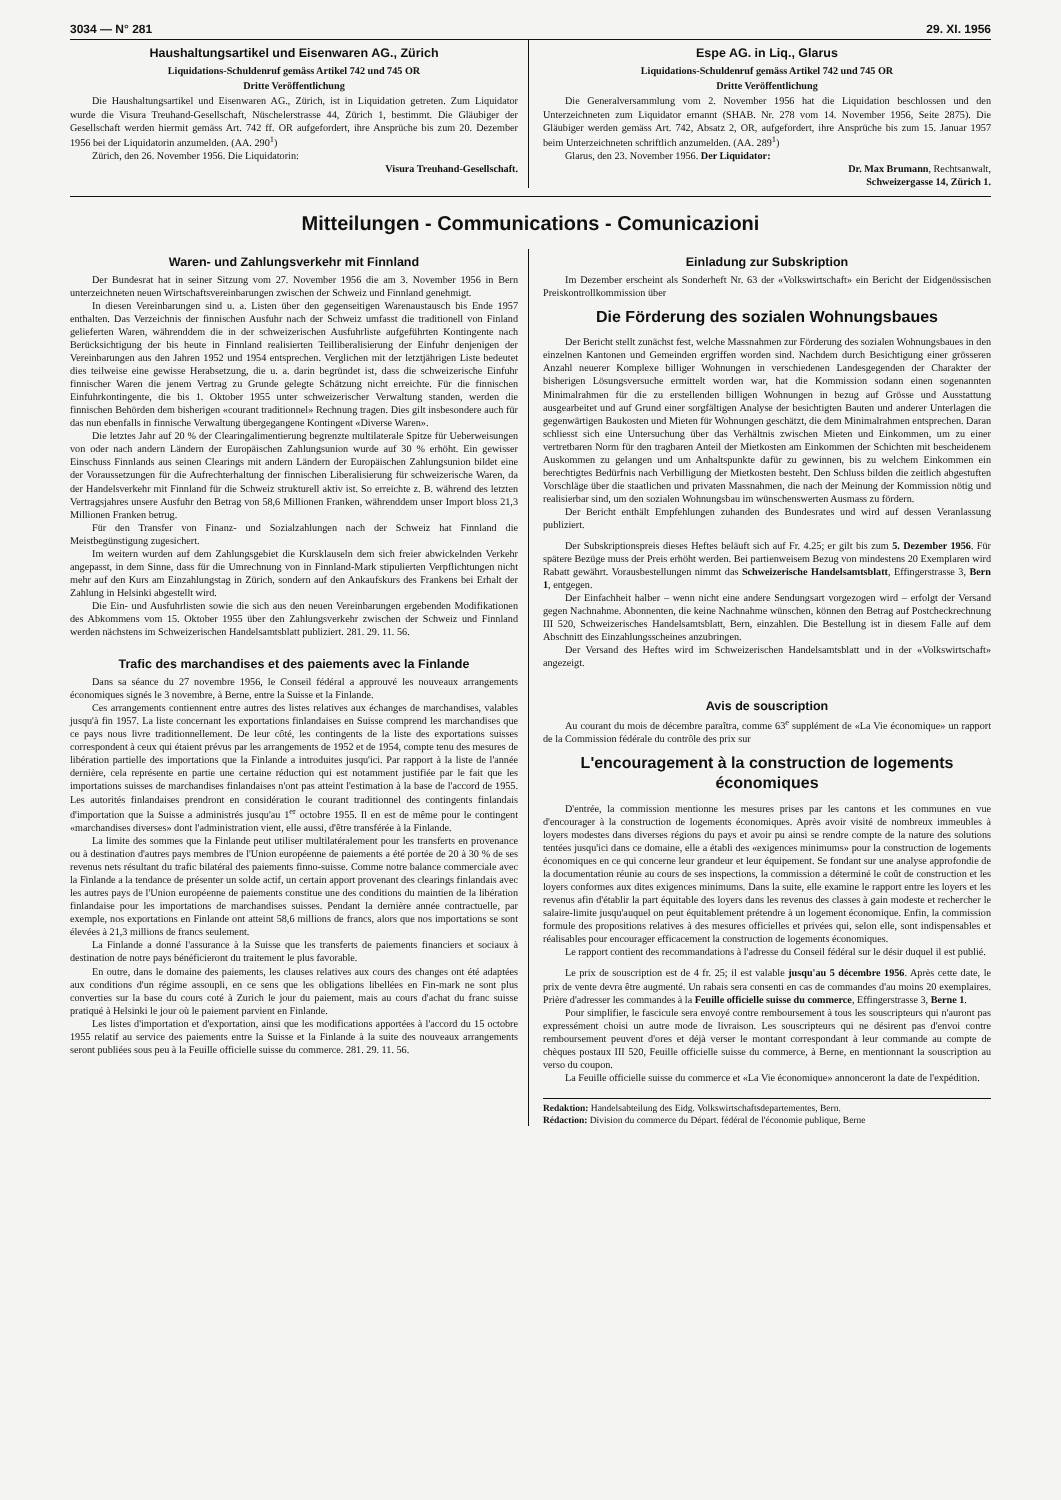3034 — N° 281 29. XI. 1956
Haushaltungsartikel und Eisenwaren AG., Zürich
Liquidations-Schuldenruf gemäss Artikel 742 und 745 OR
Dritte Veröffentlichung
Die Haushaltungsartikel und Eisenwaren AG., Zürich, ist in Liquidation getreten. Zum Liquidator wurde die Visura Treuhand-Gesellschaft, Nüschelerstrasse 44, Zürich 1, bestimmt. Die Gläubiger der Gesellschaft werden hiermit gemäss Art. 742 ff. OR aufgefordert, ihre Ansprüche bis zum 20. Dezember 1956 bei der Liquidatorin anzumelden. (AA. 290<sup>1</sup>)
Zürich, den 26. November 1956. Die Liquidatorin:
Visura Treuhand-Gesellschaft.
Espe AG. in Liq., Glarus
Liquidations-Schuldenruf gemäss Artikel 742 und 745 OR
Dritte Veröffentlichung
Die Generalversammlung vom 2. November 1956 hat die Liquidation beschlossen und den Unterzeichneten zum Liquidator ernannt (SHAB. Nr. 278 vom 14. November 1956, Seite 2875). Die Gläubiger werden gemäss Art. 742, Absatz 2, OR, aufgefordert, ihre Ansprüche bis zum 15. Januar 1957 beim Unterzeichneten schriftlich anzumelden. (AA. 289<sup>1</sup>)
Glarus, den 23. November 1956. Der Liquidator:
Dr. Max Brumann, Rechtsanwalt,
Schweizergasse 14, Zürich 1.
Mitteilungen - Communications - Comunicazioni
Waren- und Zahlungsverkehr mit Finnland
Der Bundesrat hat in seiner Sitzung vom 27. November 1956 die am 3. November 1956 in Bern unterzeichneten neuen Wirtschaftsvereinbarungen zwischen der Schweiz und Finnland genehmigt.
In diesen Vereinbarungen sind u. a. Listen über den gegenseitigen Warenaustausch bis Ende 1957 enthalten. Das Verzeichnis der finnischen Ausfuhr nach der Schweiz umfasst die traditionell von Finland gelieferten Waren, währenddem die in der schweizerischen Ausfuhrliste aufgeführten Kontingente nach Berücksichtigung der bis heute in Finnland realisierten Teilliberalisierung der Einfuhr denjenigen der Vereinbarungen aus den Jahren 1952 und 1954 entsprechen. Verglichen mit der letztjährigen Liste bedeutet dies teilweise eine gewisse Herabsetzung, die u. a. darin begründet ist, dass die schweizerische Einfuhr finnischer Waren die jenem Vertrag zu Grunde gelegte Schätzung nicht erreichte. Für die finnischen Einfuhrkontingente, die bis 1. Oktober 1955 unter schweizerischer Verwaltung standen, werden die finnischen Behörden dem bisherigen «courant traditionnel» Rechnung tragen. Dies gilt insbesondere auch für das nun ebenfalls in finnische Verwaltung übergegangene Kontingent «Diverse Waren».
Die letztes Jahr auf 20 % der Clearingalimentierung begrenzte multilaterale Spitze für Ueberweisungen von oder nach andern Ländern der Europäischen Zahlungsunion wurde auf 30 % erhöht. Ein gewisser Einschuss Finnlands aus seinen Clearings mit andern Ländern der Europäischen Zahlungsunion bildet eine der Voraussetzungen für die Aufrechterhaltung der finnischen Liberalisierung für schweizerische Waren, da der Handelsverkehr mit Finnland für die Schweiz strukturell aktiv ist. So erreichte z. B. während des letzten Vertragsjahres unsere Ausfuhr den Betrag von 58,6 Millionen Franken, währenddem unser Import bloss 21,3 Millionen Franken betrug.
Für den Transfer von Finanz- und Sozialzahlungen nach der Schweiz hat Finnland die Meistbegünstigung zugesichert.
Im weitern wurden auf dem Zahlungsgebiet die Kursklauseln dem sich freier abwickelnden Verkehr angepasst, in dem Sinne, dass für die Umrechnung von in Finnland-Mark stipulierten Verpflichtungen nicht mehr auf den Kurs am Einzahlungstag in Zürich, sondern auf den Ankaufskurs des Frankens bei Erhalt der Zahlung in Helsinki abgestellt wird.
Die Ein- und Ausfuhrlisten sowie die sich aus den neuen Vereinbarungen ergebenden Modifikationen des Abkommens vom 15. Oktober 1955 über den Zahlungsverkehr zwischen der Schweiz und Finnland werden nächstens im Schweizerischen Handelsamtsblatt publiziert. 281. 29. 11. 56.
Trafic des marchandises et des paiements avec la Finlande
Dans sa séance du 27 novembre 1956, le Conseil fédéral a approuvé les nouveaux arrangements économiques signés le 3 novembre, à Berne, entre la Suisse et la Finlande.
Ces arrangements contiennent entre autres des listes relatives aux échanges de marchandises, valables jusqu'à fin 1957. La liste concernant les exportations finlandaises en Suisse comprend les marchandises que ce pays nous livre traditionnellement. De leur côté, les contingents de la liste des exportations suisses correspondent à ceux qui étaient prévus par les arrangements de 1952 et de 1954, compte tenu des mesures de libération partielle des importations que la Finlande a introduites jusqu'ici. Par rapport à la liste de l'année dernière, cela représente en partie une certaine réduction qui est notamment justifiée par le fait que les importations suisses de marchandises finlandaises n'ont pas atteint l'estimation à la base de l'accord de 1955. Les autorités finlandaises prendront en considération le courant traditionnel des contingents finlandais d'importation que la Suisse a administrés jusqu'au 1<sup>er</sup> octobre 1955. Il en est de même pour le contingent «marchandises diverses» dont l'administration vient, elle aussi, d'être transférée à la Finlande.
La limite des sommes que la Finlande peut utiliser multilatéralement pour les transferts en provenance ou à destination d'autres pays membres de l'Union européenne de paiements a été portée de 20 à 30 % de ses revenus nets résultant du trafic bilatéral des paiements finno-suisse. Comme notre balance commerciale avec la Finlande a la tendance de présenter un solde actif, un certain apport provenant des clearings finlandais avec les autres pays de l'Union européenne de paiements constitue une des conditions du maintien de la libération finlandaise pour les importations de marchandises suisses. Pendant la dernière année contractuelle, par exemple, nos exportations en Finlande ont atteint 58,6 millions de francs, alors que nos importations se sont élevées à 21,3 millions de francs seulement.
La Finlande a donné l'assurance à la Suisse que les transferts de paiements financiers et sociaux à destination de notre pays bénéficieront du traitement le plus favorable.
En outre, dans le domaine des paiements, les clauses relatives aux cours des changes ont été adaptées aux conditions d'un régime assoupli, en ce sens que les obligations libellées en Fin-mark ne sont plus converties sur la base du cours coté à Zurich le jour du paiement, mais au cours d'achat du franc suisse pratiqué à Helsinki le jour où le paiement parvient en Finlande.
Les listes d'importation et d'exportation, ainsi que les modifications apportées à l'accord du 15 octobre 1955 relatif au service des paiements entre la Suisse et la Finlande à la suite des nouveaux arrangements seront publiées sous peu à la Feuille officielle suisse du commerce. 281. 29. 11. 56.
Einladung zur Subskription
Im Dezember erscheint als Sonderheft Nr. 63 der «Volkswirtschaft» ein Bericht der Eidgenössischen Preiskontrollkommission über
Die Förderung des sozialen Wohnungsbaues
Der Bericht stellt zunächst fest, welche Massnahmen zur Förderung des sozialen Wohnungsbaues in den einzelnen Kantonen und Gemeinden ergriffen worden sind. Nachdem durch Besichtigung einer grösseren Anzahl neuerer Komplexe billiger Wohnungen in verschiedenen Landesgegenden der Charakter der bisherigen Lösungsversuche ermittelt worden war, hat die Kommission sodann einen sogenannten Minimalrahmen für die zu erstellenden billigen Wohnungen in bezug auf Grösse und Ausstattung ausgearbeitet und auf Grund einer sorgfältigen Analyse der besichtigten Bauten und anderer Unterlagen die gegenwärtigen Baukosten und Mieten für Wohnungen geschätzt, die dem Minimalrahmen entsprechen. Daran schliesst sich eine Untersuchung über das Verhältnis zwischen Mieten und Einkommen, um zu einer vertretbaren Norm für den tragbaren Anteil der Mietkosten am Einkommen der Schichten mit bescheidenem Auskommen zu gelangen und um Anhaltspunkte dafür zu gewinnen, bis zu welchem Einkommen ein berechtigtes Bedürfnis nach Verbilligung der Mietkosten besteht. Den Schluss bilden die zeitlich abgestuften Vorschläge über die staatlichen und privaten Massnahmen, die nach der Meinung der Kommission nötig und realisierbar sind, um den sozialen Wohnungsbau im wünschenswerten Ausmass zu fördern.
Der Bericht enthält Empfehlungen zuhanden des Bundesrates und wird auf dessen Veranlassung publiziert.
Der Subskriptionspreis dieses Heftes beläuft sich auf Fr. 4.25; er gilt bis zum 5. Dezember 1956. Für spätere Bezüge muss der Preis erhöht werden. Bei partienweisem Bezug von mindestens 20 Exemplaren wird Rabatt gewährt. Vorausbestellungen nimmt das Schweizerische Handelsamtsblatt, Effingerstrasse 3, Bern 1, entgegen.
Der Einfachheit halber – wenn nicht eine andere Sendungsart vorgezogen wird – erfolgt der Versand gegen Nachnahme. Abonnenten, die keine Nachnahme wünschen, können den Betrag auf Postcheckrechnung III 520, Schweizerisches Handelsamtsblatt, Bern, einzahlen. Die Bestellung ist in diesem Falle auf dem Abschnitt des Einzahlungsscheines anzubringen.
Der Versand des Heftes wird im Schweizerischen Handelsamtsblatt und in der «Volkswirtschaft» angezeigt.
Avis de souscription
Au courant du mois de décembre paraîtra, comme 63<sup>e</sup> supplément de «La Vie économique» un rapport de la Commission fédérale du contrôle des prix sur
L'encouragement à la construction de logements économiques
D'entrée, la commission mentionne les mesures prises par les cantons et les communes en vue d'encourager à la construction de logements économiques. Après avoir visité de nombreux immeubles à loyers modestes dans diverses régions du pays et avoir pu ainsi se rendre compte de la nature des solutions tentées jusqu'ici dans ce domaine, elle a établi des «exigences minimums» pour la construction de logements économiques en ce qui concerne leur grandeur et leur équipement. Se fondant sur une analyse approfondie de la documentation réunie au cours de ses inspections, la commission a déterminé le coût de construction et les loyers conformes aux dites exigences minimums. Dans la suite, elle examine le rapport entre les loyers et les revenus afin d'établir la part équitable des loyers dans les revenus des classes à gain modeste et rechercher le salaire-limite jusqu'auquel on peut équitablement prétendre à un logement économique. Enfin, la commission formule des propositions relatives à des mesures officielles et privées qui, selon elle, sont indispensables et réalisables pour encourager efficacement la construction de logements économiques.
Le rapport contient des recommandations à l'adresse du Conseil fédéral sur le désir duquel il est publié.
Le prix de souscription est de 4 fr. 25; il est valable jusqu'au 5 décembre 1956. Après cette date, le prix de vente devra être augmenté. Un rabais sera consenti en cas de commandes d'au moins 20 exemplaires. Prière d'adresser les commandes à la Feuille officielle suisse du commerce, Effingerstrasse 3, Berne 1.
Pour simplifier, le fascicule sera envoyé contre remboursement à tous les souscripteurs qui n'auront pas expressément choisi un autre mode de livraison. Les souscripteurs qui ne désirent pas d'envoi contre remboursement peuvent d'ores et déjà verser le montant correspondant à leur commande au compte de chèques postaux III 520, Feuille officielle suisse du commerce, à Berne, en mentionnant la souscription au verso du coupon.
La Feuille officielle suisse du commerce et «La Vie économique» annonceront la date de l'expédition.
Redaktion: Handelsabteilung des Eidg. Volkswirtschaftsdepartementes, Bern.
Rédaction: Division du commerce du Départ. fédéral de l'économie publique, Berne